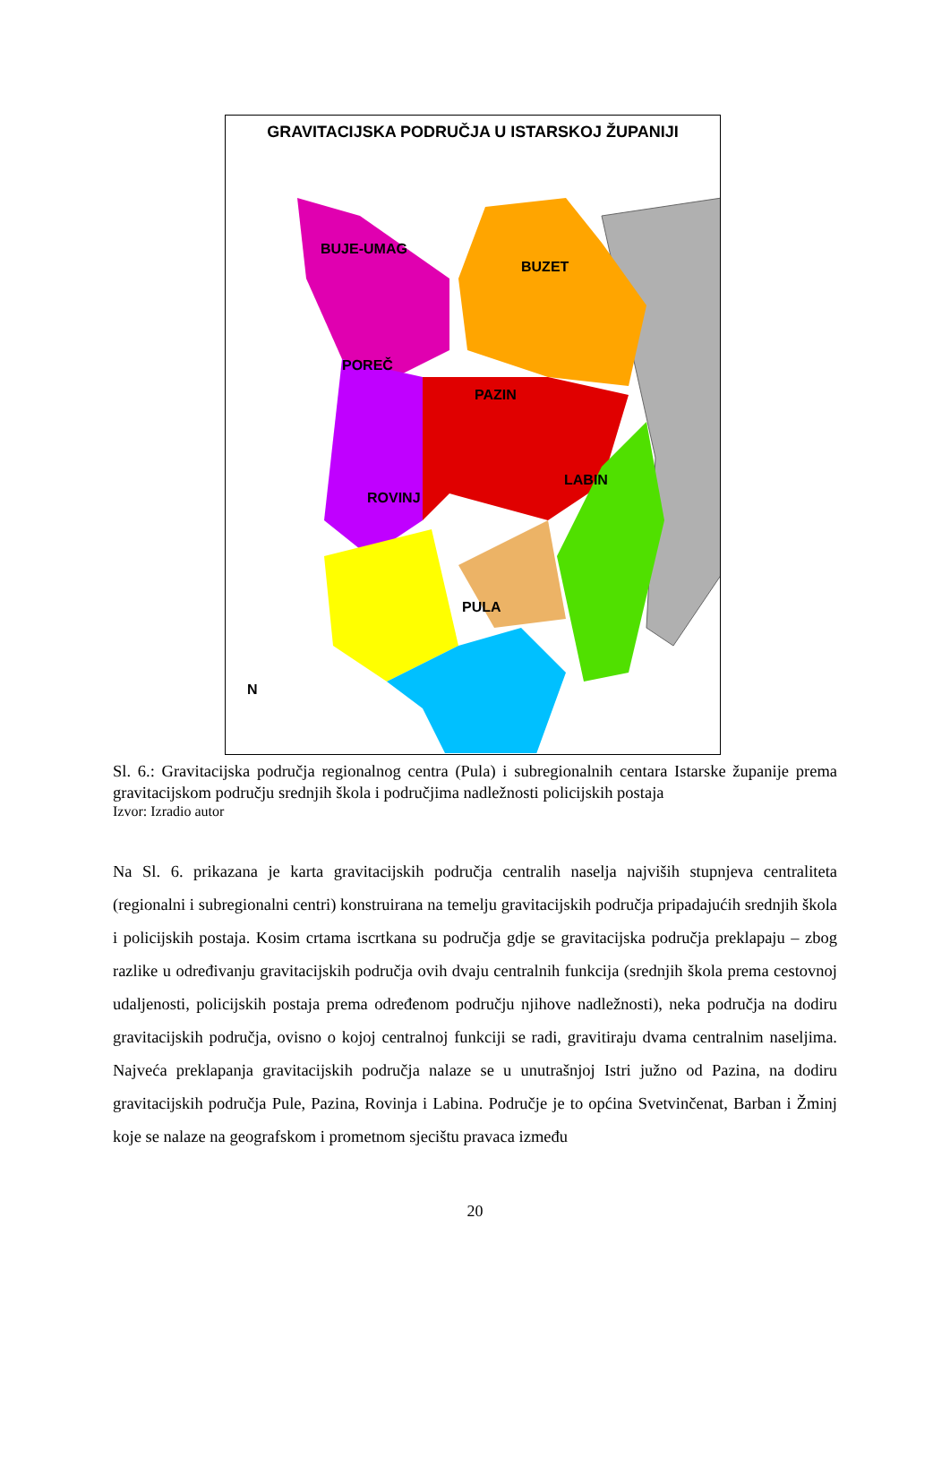GRAVITACIJSKA PODRUČJA U ISTARSKOJ ŽUPANIJI
BUJE-UMAG
BUZET
POREČ
PAZIN
LABIN
ROVINJ
PULA
N
Sl. 6.: Gravitacijska područja regionalnog centra (Pula) i subregionalnih centara Istarske županije prema gravitacijskom području srednjih škola i područjima nadležnosti policijskih postaja
Izvor: Izradio autor
Na Sl. 6. prikazana je karta gravitacijskih područja centralih naselja najviših stupnjeva centraliteta (regionalni i subregionalni centri) konstruirana na temelju gravitacijskih područja pripadajućih srednjih škola i policijskih postaja. Kosim crtama iscrtkana su područja gdje se gravitacijska područja preklapaju – zbog razlike u određivanju gravitacijskih područja ovih dvaju centralnih funkcija (srednjih škola prema cestovnoj udaljenosti, policijskih postaja prema određenom području njihove nadležnosti), neka područja na dodiru gravitacijskih područja, ovisno o kojoj centralnoj funkciji se radi, gravitiraju dvama centralnim naseljima. Najveća preklapanja gravitacijskih područja nalaze se u unutrašnjoj Istri južno od Pazina, na dodiru gravitacijskih područja Pule, Pazina, Rovinja i Labina. Područje je to općina Svetvinčenat, Barban i Žminj koje se nalaze na geografskom i prometnom sjecištu pravaca između
20